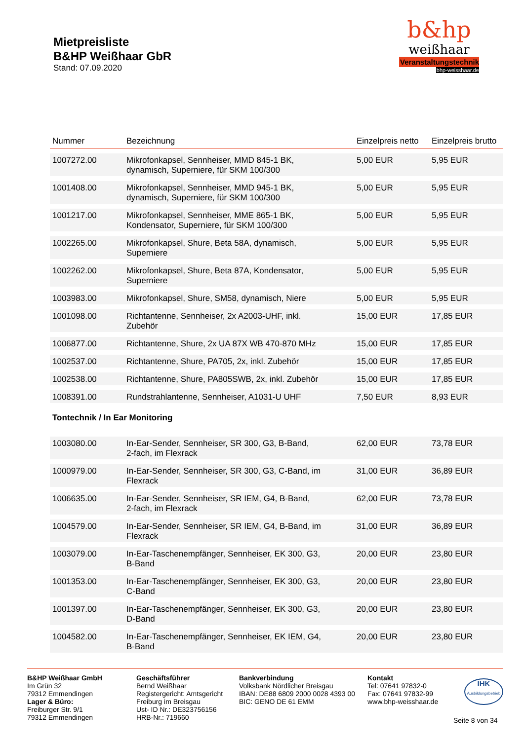Mietpreisliste
B&HP Weißhaar GbR
Stand: 07.09.2020
b&hp
weißhaar
Veranstaltungstechnik
bhp-weisshaar.de
| Nummer | Bezeichnung | Einzelpreis netto | Einzelpreis brutto |
| --- | --- | --- | --- |
| 1007272.00 | Mikrofonkapsel, Sennheiser, MMD 845-1 BK, dynamisch, Superniere, für SKM 100/300 | 5,00 EUR | 5,95 EUR |
| 1001408.00 | Mikrofonkapsel, Sennheiser, MMD 945-1 BK, dynamisch, Superniere, für SKM 100/300 | 5,00 EUR | 5,95 EUR |
| 1001217.00 | Mikrofonkapsel, Sennheiser, MME 865-1 BK, Kondensator, Superniere, für SKM 100/300 | 5,00 EUR | 5,95 EUR |
| 1002265.00 | Mikrofonkapsel, Shure, Beta 58A, dynamisch, Superniere | 5,00 EUR | 5,95 EUR |
| 1002262.00 | Mikrofonkapsel, Shure, Beta 87A, Kondensator, Superniere | 5,00 EUR | 5,95 EUR |
| 1003983.00 | Mikrofonkapsel, Shure, SM58, dynamisch, Niere | 5,00 EUR | 5,95 EUR |
| 1001098.00 | Richtantenne, Sennheiser, 2x A2003-UHF, inkl. Zubehör | 15,00 EUR | 17,85 EUR |
| 1006877.00 | Richtantenne, Shure, 2x UA 87X WB 470-870 MHz | 15,00 EUR | 17,85 EUR |
| 1002537.00 | Richtantenne, Shure, PA705, 2x, inkl. Zubehör | 15,00 EUR | 17,85 EUR |
| 1002538.00 | Richtantenne, Shure, PA805SWB, 2x, inkl. Zubehör | 15,00 EUR | 17,85 EUR |
| 1008391.00 | Rundstrahlantenne, Sennheiser, A1031-U UHF | 7,50 EUR | 8,93 EUR |
| Tontechnik / In Ear Monitoring | | | |
| 1003080.00 | In-Ear-Sender, Sennheiser, SR 300, G3, B-Band, 2-fach, im Flexrack | 62,00 EUR | 73,78 EUR |
| 1000979.00 | In-Ear-Sender, Sennheiser, SR 300, G3, C-Band, im Flexrack | 31,00 EUR | 36,89 EUR |
| 1006635.00 | In-Ear-Sender, Sennheiser, SR IEM, G4, B-Band, 2-fach, im Flexrack | 62,00 EUR | 73,78 EUR |
| 1004579.00 | In-Ear-Sender, Sennheiser, SR IEM, G4, B-Band, im Flexrack | 31,00 EUR | 36,89 EUR |
| 1003079.00 | In-Ear-Taschenempfänger, Sennheiser, EK 300, G3, B-Band | 20,00 EUR | 23,80 EUR |
| 1001353.00 | In-Ear-Taschenempfänger, Sennheiser, EK 300, G3, C-Band | 20,00 EUR | 23,80 EUR |
| 1001397.00 | In-Ear-Taschenempfänger, Sennheiser, EK 300, G3, D-Band | 20,00 EUR | 23,80 EUR |
| 1004582.00 | In-Ear-Taschenempfänger, Sennheiser, EK IEM, G4, B-Band | 20,00 EUR | 23,80 EUR |
B&HP Weißhaar GmbH
Im Grün 32
79312 Emmendingen
Lager & Büro:
Freiburger Str. 9/1
79312 Emmendingen
Geschäftsführer
Bernd Weißhaar
Registergericht: Amtsgericht
Freiburg im Breisgau
Ust- ID Nr.: DE323756156
HRB-Nr.: 719660
Bankverbindung
Volksbank Nördlicher Breisgau
IBAN: DE88 6809 2000 0028 4393 00
BIC: GENO DE 61 EMM
Kontakt
Tel: 07641 97832-0
Fax: 07641 97832-99
www.bhp-weisshaar.de
IHK
Ausbildungsbetrieb
Seite 8 von 34